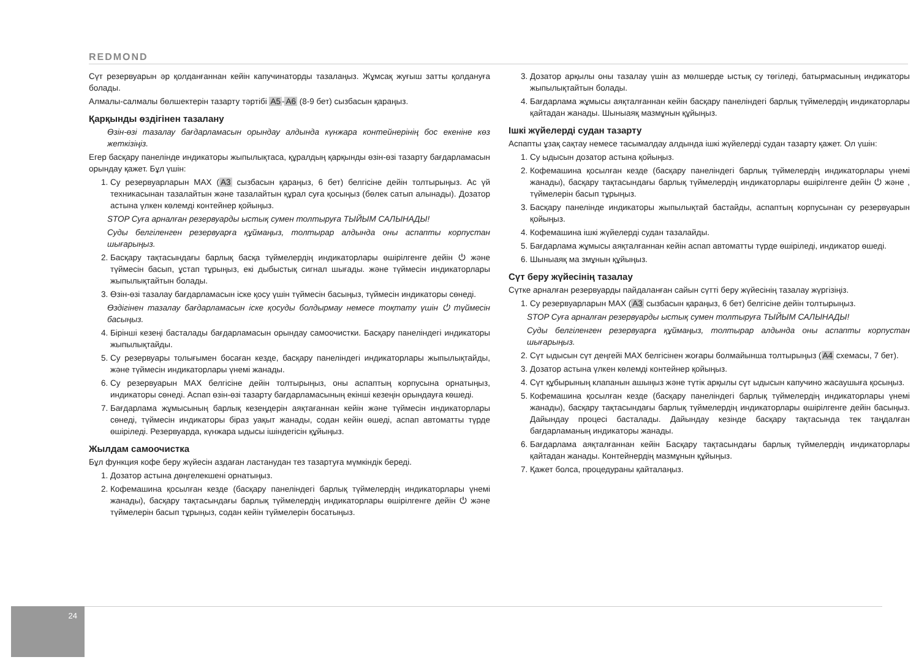REDMOND
Сүт резервуарын әр қолданғаннан кейін капучинаторды тазалаңыз. Жұмсақ жуғыш затты қолдануға болады.
Алмалы-салмалы бөлшектерін тазарту тәртібі A5-A6 (8-9 бет) сызбасын қараңыз.
Қарқынды өздігінен тазалану
Өзін-өзі тазалау бағдарламасын орындау алдында күнжара контейнерінің бос екеніне көз жеткізіңіз.
Егер басқару панелінде индикаторы жыпылықтаса, құралдың қарқынды өзін-өзі тазарту бағдарламасын орындау қажет. Бұл үшін:
1. Су резервуарларын MAX (A3 сызбасын қараңыз, 6 бет) белгісіне дейін толтырыңыз. Ас үй техникасынан тазалайтын және тазалайтын құрал суға қосыңыз (бөлек сатып алынады). Дозатор астына үлкен көлемді контейнер қойыңыз.
STOP Суға арналған резервуарды ыстық сумен толтыруға ТЫЙЫМ САЛЫНАДЫ!
Суды белгіленген резервуарға құймаңыз, толтырар алдында оны аспапты корпустан шығарыңыз.
2. Басқару тақтасындағы барлық басқа түймелердің индикаторлары өшірілгенге дейін ⏻ және түймесін басып, ұстап тұрыңыз, екі дыбыстық сигнал шығады. және түймесін индикаторлары жыпылықтайтын болады.
3. Өзін-өзі тазалау бағдарламасын іске қосу үшін түймесін басыңыз, түймесін индикаторы сөнеді.
Өздігінен тазалау бағдарламасын іске қосуды болдырмау немесе тоқтату үшін ⏻ түймесін басыңыз.
4. Бірінші кезеңі басталады бағдарламасын орындау самоочистки. Басқару панеліндегі индикаторы жыпылықтайды.
5. Су резервуары толығымен босаған кезде, басқару панеліндегі индикаторлары жыпылықтайды, және түймесін индикаторлары үнемі жанады.
6. Су резервуарын MAX белгісіне дейін толтырыңыз, оны аспаптың корпусына орнатыңыз, индикаторы сөнеді. Аспап өзін-өзі тазарту бағдарламасының екінші кезеңін орындауға көшеді.
7. Бағдарлама жұмысының барлық кезеңдерін аяқтағаннан кейін және түймесін индикаторлары сөнеді, түймесін индикаторы біраз уақыт жанады, содан кейін өшеді, аспап автоматты түрде өшіріледі. Резервуарда, күнжара ыдысы ішіндегісін құйыңыз.
Жылдам самоочистка
Бұл функция кофе беру жүйесін аздаған ластанудан тез тазартуға мүмкіндік береді.
1. Дозатор астына дөңгелекшені орнатыңыз.
2. Кофемашина қосылған кезде (басқару панеліндегі барлық түймелердің индикаторлары үнемі жанады), басқару тақтасындағы барлық түймелердің индикаторлары өшірілгенге дейін ⏻ және түймелерін басып тұрыңыз, содан кейін түймелерін босатыңыз.
3. Дозатор арқылы оны тазалау үшін аз мөлшерде ыстық су төгіледі, батырмасының индикаторы жыпылықтайтын болады.
4. Бағдарлама жұмысы аяқталғаннан кейін басқару панеліндегі барлық түймелердің индикаторлары қайтадан жанады. Шыныаяқ мазмұнын құйыңыз.
Ішкі жүйелерді судан тазарту
Аспапты ұзақ сақтау немесе тасымалдау алдында ішкі жүйелерді судан тазарту қажет. Ол үшін:
1. Су ыдысын дозатор астына қойыңыз.
2. Кофемашина қосылған кезде (басқару панеліндегі барлық түймелердің индикаторлары үнемі жанады), басқару тақтасындағы барлық түймелердің индикаторлары өшірілгенге дейін ⏻ және , түймелерін басып тұрыңыз.
3. Басқару панелінде индикаторы жыпылықтай бастайды, аспаптың корпусынан су резервуарын қойыңыз.
4. Кофемашина ішкі жүйелерді судан тазалайды.
5. Бағдарлама жұмысы аяқталғаннан кейін аспап автоматты түрде өшіріледі, индикатор өшеді.
6. Шыныаяқ ма змұнын құйыңыз.
Сүт беру жүйесінің тазалау
Сүтке арналған резервуарды пайдаланған сайын сүтті беру жүйесінің тазалау жүргізіңіз.
1. Су резервуарларын MAX (A3 сызбасын қараңыз, 6 бет) белгісіне дейін толтырыңыз.
STOP Суға арналған резервуарды ыстық сумен толтыруға ТЫЙЫМ САЛЫНАДЫ!
Суды белгіленген резервуарға құймаңыз, толтырар алдында оны аспапты корпустан шығарыңыз.
2. Сүт ыдысын сүт деңгейі MAX белгісінен жоғары болмайынша толтырыңыз (A4 схемасы, 7 бет).
3. Дозатор астына үлкен көлемді контейнер қойыңыз.
4. Сүт құбырының клапанын ашыңыз және түтік арқылы сүт ыдысын капучино жасаушыға қосыңыз.
5. Кофемашина қосылған кезде (басқару панеліндегі барлық түймелердің индикаторлары үнемі жанады), басқару тақтасындағы барлық түймелердің индикаторлары өшірілгенге дейін басыңыз. Дайындау процесі басталады. Дайындау кезінде басқару тақтасында тек таңдалған бағдарламаның индикаторы жанады.
6. Бағдарлама аяқталғаннан кейін Басқару тақтасындағы барлық түймелердің индикаторлары қайтадан жанады. Контейнердің мазмұнын құйыңыз.
7. Қажет болса, процедураны қайталаңыз.
24